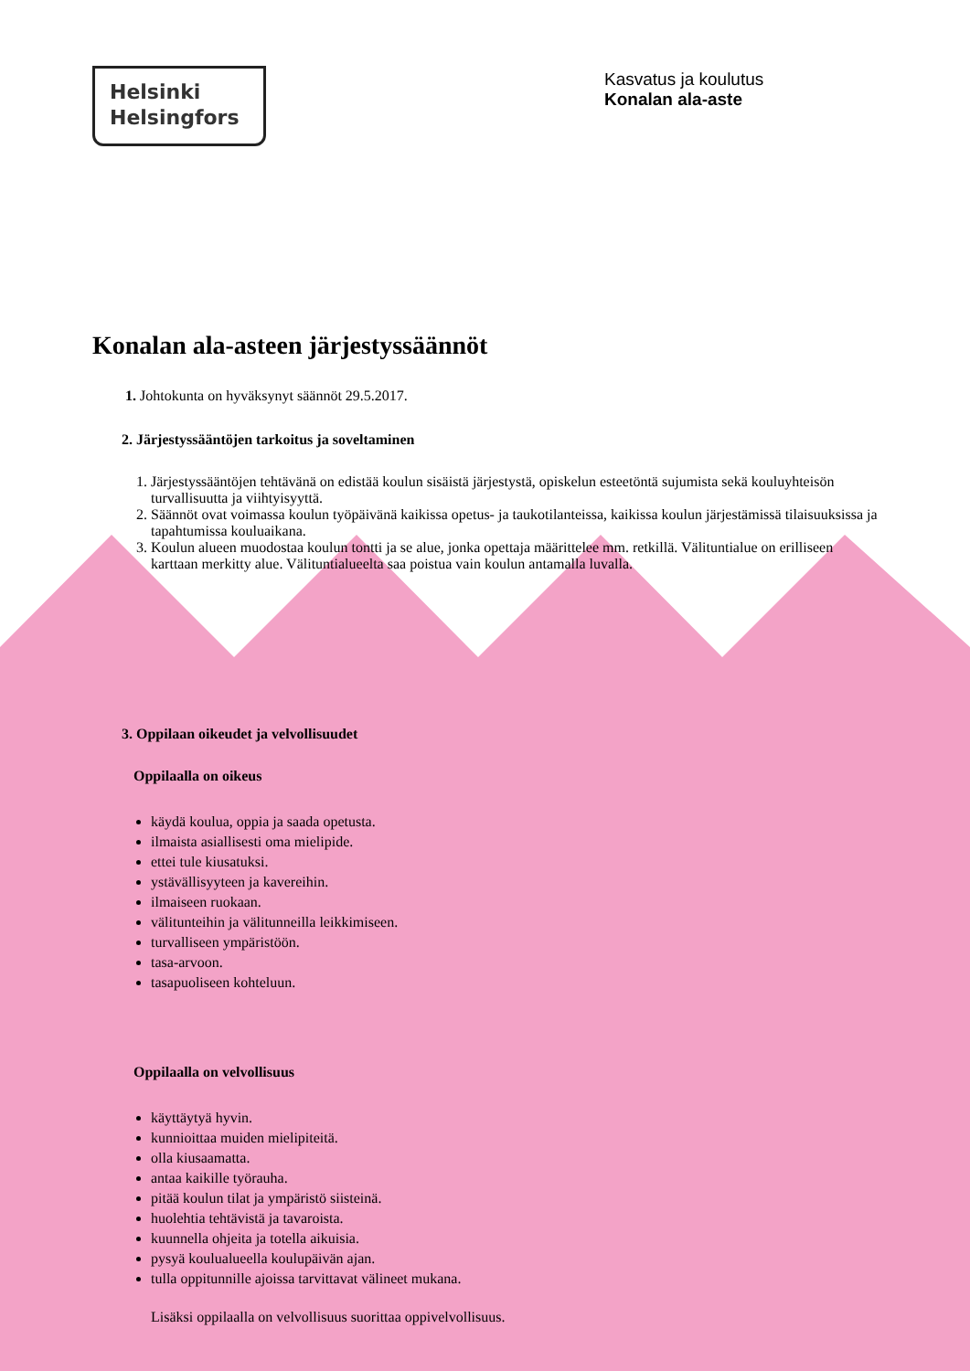Helsinki
Helsingfors
Kasvatus ja koulutus
Konalan ala-aste
Konalan ala-asteen järjestyssäännöt
1. Johtokunta on hyväksynyt säännöt 29.5.2017.
2. Järjestyssääntöjen tarkoitus ja soveltaminen
1. Järjestyssääntöjen tehtävänä on edistää koulun sisäistä järjestystä, opiskelun esteetöntä sujumista sekä kouluyhteisön turvallisuutta ja viihtyisyyttä.
2. Säännöt ovat voimassa koulun työpäivänä kaikissa opetus- ja taukotilanteissa, kaikissa koulun järjestämissä tilaisuuksissa ja tapahtumissa kouluaikana.
3. Koulun alueen muodostaa koulun tontti ja se alue, jonka opettaja määrittelee mm. retkillä. Välituntialue on erilliseen karttaan merkitty alue. Välituntialueelta saa poistua vain koulun antamalla luvalla.
3. Oppilaan oikeudet ja velvollisuudet
Oppilaalla on oikeus
käydä koulua, oppia ja saada opetusta.
ilmaista asiallisesti oma mielipide.
ettei tule kiusatuksi.
ystävällisyyteen ja kavereihin.
ilmaiseen ruokaan.
välitunteihin ja välitunneilla leikkimiseen.
turvalliseen ympäristöön.
tasa-arvoon.
tasapuoliseen kohteluun.
Oppilaalla on velvollisuus
käyttäytyä hyvin.
kunnioittaa muiden mielipiteitä.
olla kiusaamatta.
antaa kaikille työrauha.
pitää koulun tilat ja ympäristö siisteinä.
huolehtia tehtävistä ja tavaroista.
kuunnella ohjeita ja totella aikuisia.
pysyä koulualueella koulupäivän ajan.
tulla oppitunnille ajoissa tarvittavat välineet mukana.
Lisäksi oppilaalla on velvollisuus suorittaa oppivelvollisuus.